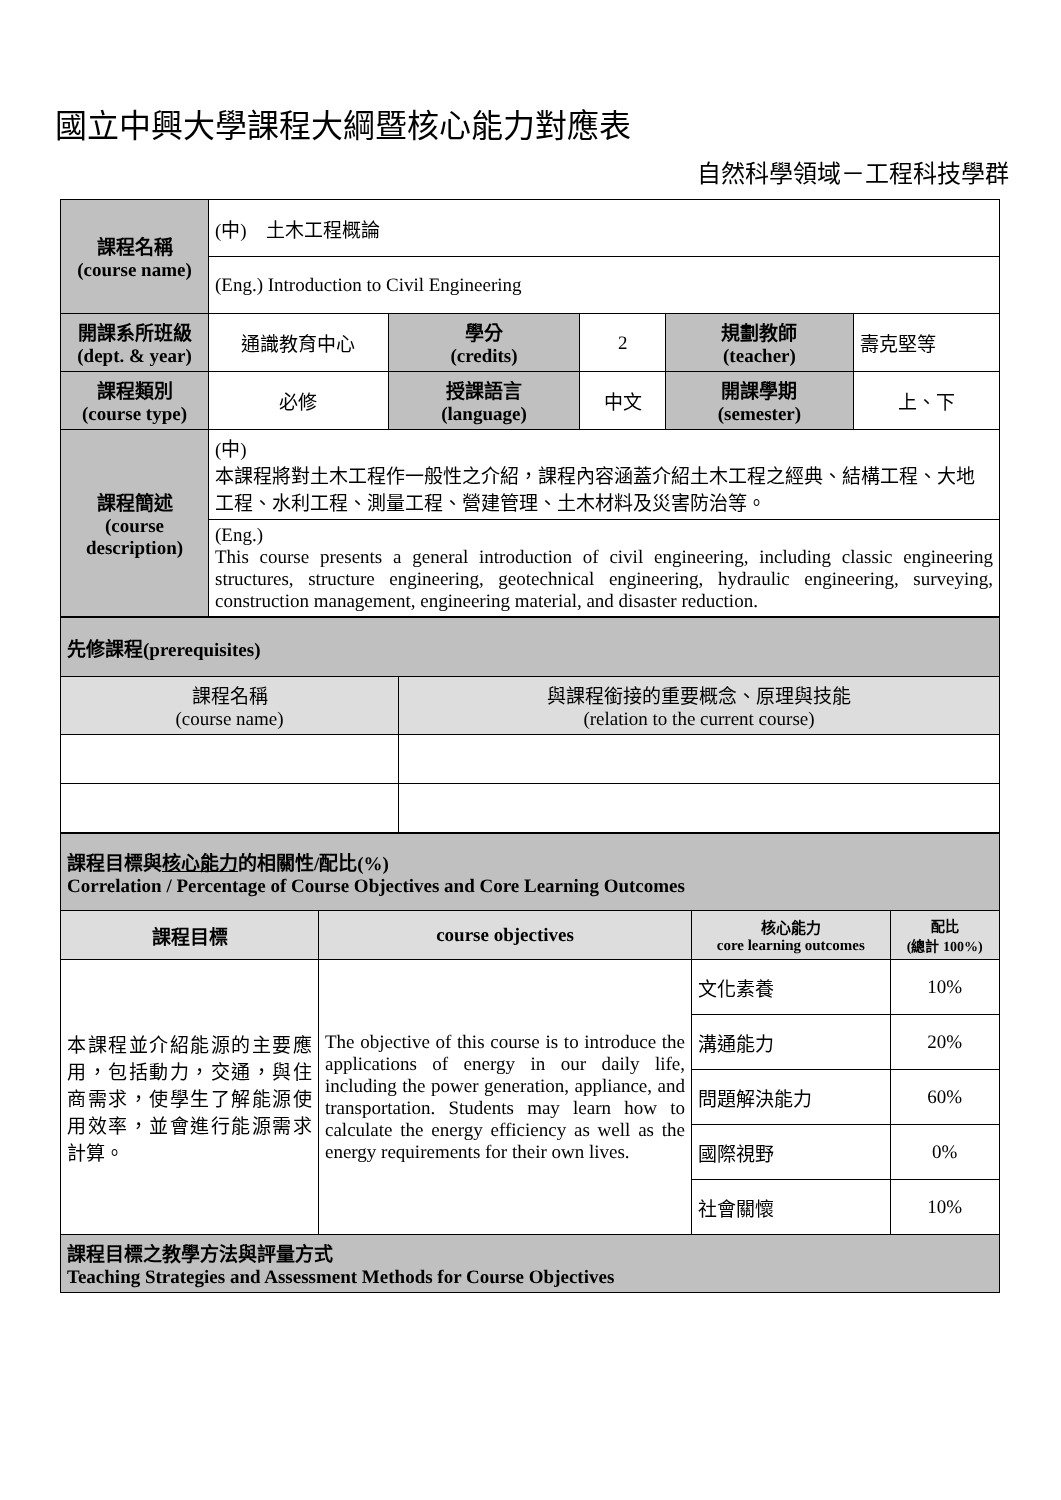國立中興大學課程大綱暨核心能力對應表
自然科學領域－工程科技學群
| 課程名稱 (course name) | (中) 土木工程概論 | | | | |
| | (Eng.) Introduction to Civil Engineering | | | | |
| 開課系所班級 (dept. & year) | 通識教育中心 | 學分 (credits) | 2 | 規劃教師 (teacher) | 壽克堅等 |
| 課程類別 (course type) | 必修 | 授課語言 (language) | 中文 | 開課學期 (semester) | 上、下 |
| 課程簡述 (course description) | (中) 本課程將對土木工程作一般性之介紹，課程內容涵蓋介紹土木工程之經典、結構工程、大地工程、水利工程、測量工程、營建管理、土木材料及災害防治等。 | | | | |
| | (Eng.) This course presents a general introduction of civil engineering, including classic engineering structures, structure engineering, geotechnical engineering, hydraulic engineering, surveying, construction management, engineering material, and disaster reduction. | | | | |
| 先修課程(prerequisites) | |
| 課程名稱 (course name) | 與課程銜接的重要概念、原理與技能 (relation to the current course) |
| 課程目標與 核心能力 的相關性/配比(%) Correlation / Percentage of Course Objectives and Core Learning Outcomes | | | |
| 課程目標 | course objectives | 核心能力 core learning outcomes | 配比 (總計 100%) |
| 本課程並介紹能源的主要應用，包括動力，交通，與住商需求，使學生了解能源使用效率，並會進行能源需求計算。 | The objective of this course is to introduce the applications of energy in our daily life, including the power generation, appliance, and transportation. Students may learn how to calculate the energy efficiency as well as the energy requirements for their own lives. | 文化素養 | 10% |
| | | 溝通能力 | 20% |
| | | 問題解決能力 | 60% |
| | | 國際視野 | 0% |
| | | 社會關懷 | 10% |
| 課程目標之教學方法與評量方式 Teaching Strategies and Assessment Methods for Course Objectives | | | |